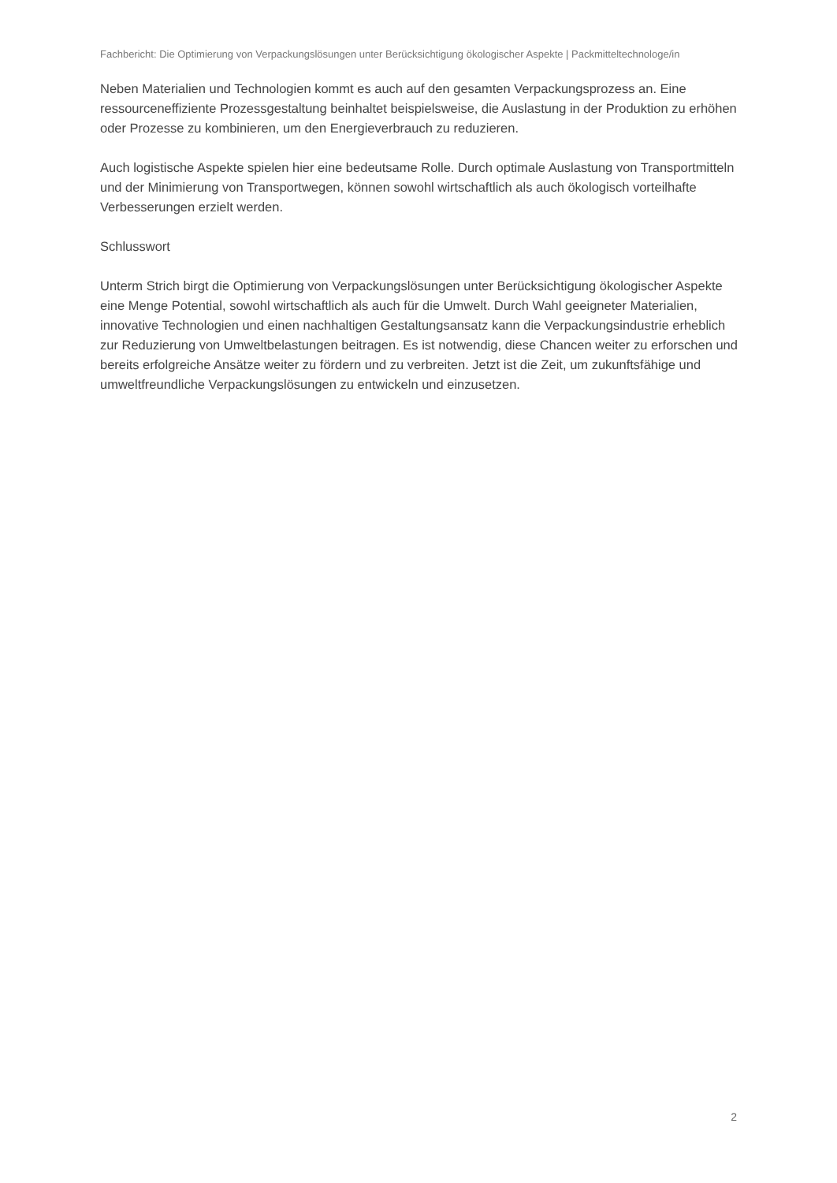Fachbericht: Die Optimierung von Verpackungslösungen unter Berücksichtigung ökologischer Aspekte | Packmitteltechnologe/in
Neben Materialien und Technologien kommt es auch auf den gesamten Verpackungsprozess an. Eine ressourceneffiziente Prozessgestaltung beinhaltet beispielsweise, die Auslastung in der Produktion zu erhöhen oder Prozesse zu kombinieren, um den Energieverbrauch zu reduzieren.
Auch logistische Aspekte spielen hier eine bedeutsame Rolle. Durch optimale Auslastung von Transportmitteln und der Minimierung von Transportwegen, können sowohl wirtschaftlich als auch ökologisch vorteilhafte Verbesserungen erzielt werden.
Schlusswort
Unterm Strich birgt die Optimierung von Verpackungslösungen unter Berücksichtigung ökologischer Aspekte eine Menge Potential, sowohl wirtschaftlich als auch für die Umwelt. Durch Wahl geeigneter Materialien, innovative Technologien und einen nachhaltigen Gestaltungsansatz kann die Verpackungsindustrie erheblich zur Reduzierung von Umweltbelastungen beitragen. Es ist notwendig, diese Chancen weiter zu erforschen und bereits erfolgreiche Ansätze weiter zu fördern und zu verbreiten. Jetzt ist die Zeit, um zukunftsfähige und umweltfreundliche Verpackungslösungen zu entwickeln und einzusetzen.
2